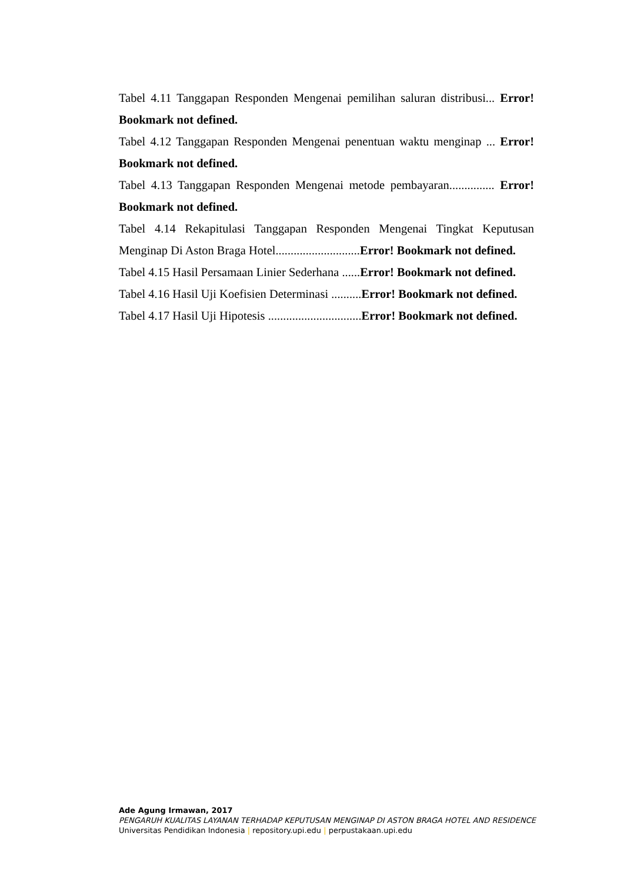Tabel 4.11 Tanggapan Responden Mengenai pemilihan saluran distribusi... Error! Bookmark not defined.
Tabel 4.12 Tanggapan Responden Mengenai penentuan waktu menginap ... Error! Bookmark not defined.
Tabel 4.13 Tanggapan Responden Mengenai metode pembayaran............... Error! Bookmark not defined.
Tabel 4.14 Rekapitulasi Tanggapan Responden Mengenai Tingkat Keputusan Menginap Di Aston Braga Hotel............................Error! Bookmark not defined.
Tabel 4.15 Hasil Persamaan Linier Sederhana ......Error! Bookmark not defined.
Tabel 4.16 Hasil Uji Koefisien Determinasi ..........Error! Bookmark not defined.
Tabel 4.17 Hasil Uji Hipotesis ...............................Error! Bookmark not defined.
Ade Agung Irmawan, 2017
PENGARUH KUALITAS LAYANAN TERHADAP KEPUTUSAN MENGINAP DI ASTON BRAGA HOTEL AND RESIDENCE
Universitas Pendidikan Indonesia | repository.upi.edu | perpustakaan.upi.edu